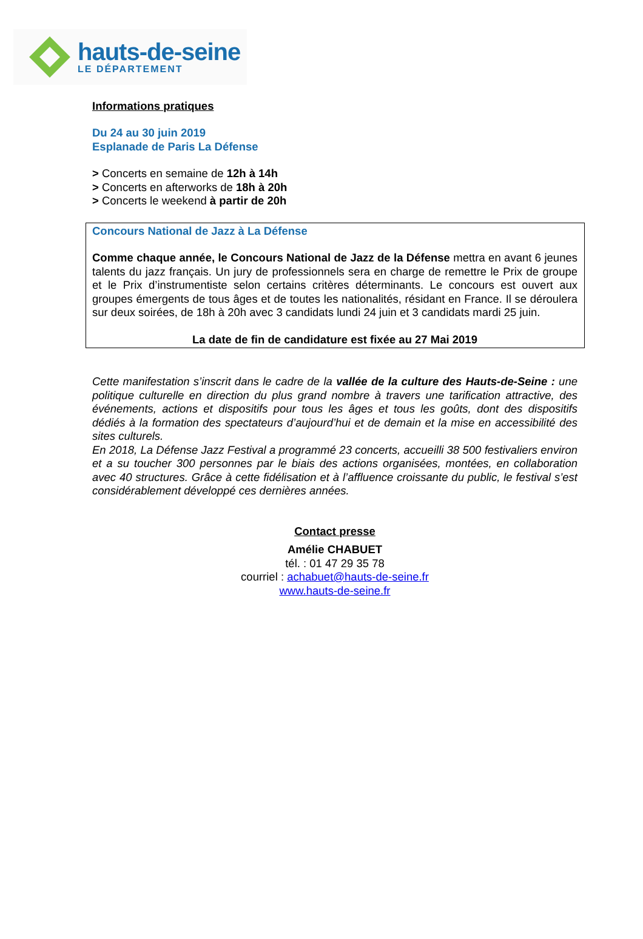hauts-de-seine
LE DÉPARTEMENT
Informations pratiques
Du 24 au 30 juin 2019
Esplanade de Paris La Défense
> Concerts en semaine de 12h à 14h
> Concerts en afterworks de 18h à 20h
> Concerts le weekend à partir de 20h
Concours National de Jazz à La Défense
Comme chaque année, le Concours National de Jazz de la Défense mettra en avant 6 jeunes talents du jazz français. Un jury de professionnels sera en charge de remettre le Prix de groupe et le Prix d’instrumentiste selon certains critères déterminants. Le concours est ouvert aux groupes émergents de tous âges et de toutes les nationalités, résidant en France. Il se déroulera sur deux soirées, de 18h à 20h avec 3 candidats lundi 24 juin et 3 candidats mardi 25 juin.
La date de fin de candidature est fixée au 27 Mai 2019
Cette manifestation s’inscrit dans le cadre de la vallée de la culture des Hauts-de-Seine : une politique culturelle en direction du plus grand nombre à travers une tarification attractive, des événements, actions et dispositifs pour tous les âges et tous les goûts, dont des dispositifs dédiés à la formation des spectateurs d’aujourd’hui et de demain et la mise en accessibilité des sites culturels.
En 2018, La Défense Jazz Festival a programmé 23 concerts, accueilli 38 500 festivaliers environ et a su toucher 300 personnes par le biais des actions organisées, montées, en collaboration avec 40 structures. Grâce à cette fidélisation et à l’affluence croissante du public, le festival s’est considérablement développé ces dernières années.
Contact presse
Amélie CHABUET
tél. : 01 47 29 35 78
courriel : achabuet@hauts-de-seine.fr
www.hauts-de-seine.fr